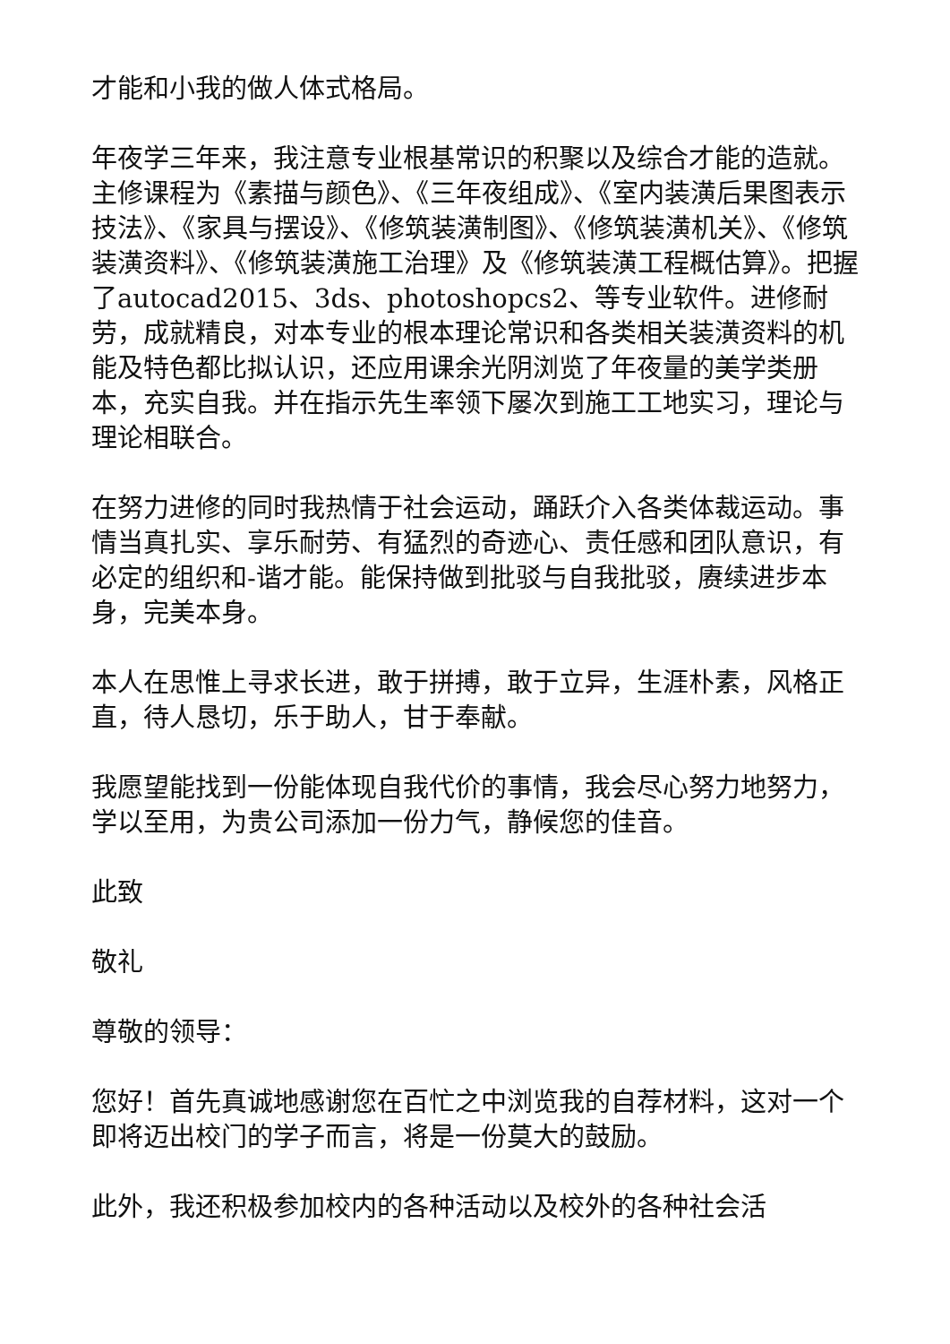才能和小我的做人体式格局。
年夜学三年来，我注意专业根基常识的积聚以及综合才能的造就。主修课程为《素描与颜色》、《三年夜组成》、《室内装潢后果图表示技法》、《家具与摆设》、《修筑装潢制图》、《修筑装潢机关》、《修筑装潢资料》、《修筑装潢施工治理》及《修筑装潢工程概估算》。把握了autocad2015、3ds、photoshopcs2、等专业软件。进修耐劳，成就精良，对本专业的根本理论常识和各类相关装潢资料的机能及特色都比拟认识，还应用课余光阴浏览了年夜量的美学类册本，充实自我。并在指示先生率领下屡次到施工工地实习，理论与理论相联合。
在努力进修的同时我热情于社会运动，踊跃介入各类体裁运动。事情当真扎实、享乐耐劳、有猛烈的奇迹心、责任感和团队意识，有必定的组织和-谐才能。能保持做到批驳与自我批驳，赓续进步本身，完美本身。
本人在思惟上寻求长进，敢于拼搏，敢于立异，生涯朴素，风格正直，待人恳切，乐于助人，甘于奉献。
我愿望能找到一份能体现自我代价的事情，我会尽心努力地努力，学以至用，为贵公司添加一份力气，静候您的佳音。
此致
敬礼
尊敬的领导：
您好！首先真诚地感谢您在百忙之中浏览我的自荐材料，这对一个即将迈出校门的学子而言，将是一份莫大的鼓励。
此外，我还积极参加校内的各种活动以及校外的各种社会活